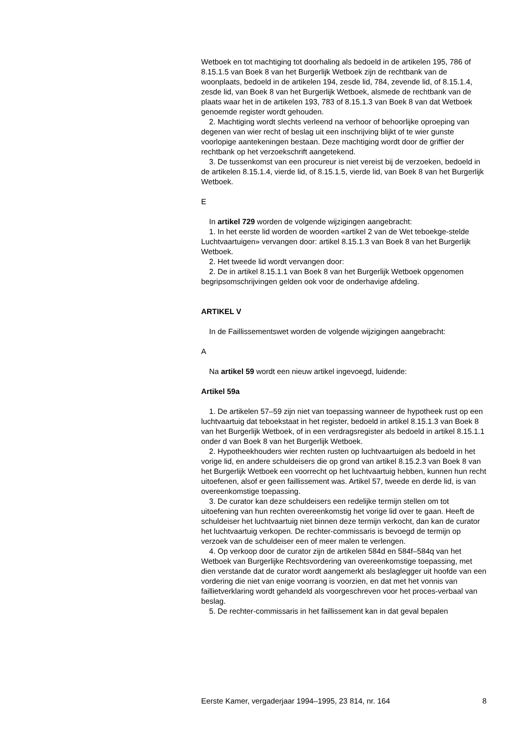Wetboek en tot machtiging tot doorhaling als bedoeld in de artikelen 195, 786 of 8.15.1.5 van Boek 8 van het Burgerlijk Wetboek zijn de rechtbank van de woonplaats, bedoeld in de artikelen 194, zesde lid, 784, zevende lid, of 8.15.1.4, zesde lid, van Boek 8 van het Burgerlijk Wetboek, alsmede de rechtbank van de plaats waar het in de artikelen 193, 783 of 8.15.1.3 van Boek 8 van dat Wetboek genoemde register wordt gehouden.
2. Machtiging wordt slechts verleend na verhoor of behoorlijke oproeping van degenen van wier recht of beslag uit een inschrijving blijkt of te wier gunste voorlopige aantekeningen bestaan. Deze machtiging wordt door de griffier der rechtbank op het verzoekschrift aangetekend.
3. De tussenkomst van een procureur is niet vereist bij de verzoeken, bedoeld in de artikelen 8.15.1.4, vierde lid, of 8.15.1.5, vierde lid, van Boek 8 van het Burgerlijk Wetboek.
E
In artikel 729 worden de volgende wijzigingen aangebracht:
1. In het eerste lid worden de woorden «artikel 2 van de Wet teboekge-stelde Luchtvaartuigen» vervangen door: artikel 8.15.1.3 van Boek 8 van het Burgerlijk Wetboek.
2. Het tweede lid wordt vervangen door:
2. De in artikel 8.15.1.1 van Boek 8 van het Burgerlijk Wetboek opgenomen begripsomschrijvingen gelden ook voor de onderhavige afdeling.
ARTIKEL V
In de Faillissementswet worden de volgende wijzigingen aangebracht:
A
Na artikel 59 wordt een nieuw artikel ingevoegd, luidende:
Artikel 59a
1. De artikelen 57–59 zijn niet van toepassing wanneer de hypotheek rust op een luchtvaartuig dat teboekstaat in het register, bedoeld in artikel 8.15.1.3 van Boek 8 van het Burgerlijk Wetboek, of in een verdragsregister als bedoeld in artikel 8.15.1.1 onder d van Boek 8 van het Burgerlijk Wetboek.
2. Hypotheekhouders wier rechten rusten op luchtvaartuigen als bedoeld in het vorige lid, en andere schuldeisers die op grond van artikel 8.15.2.3 van Boek 8 van het Burgerlijk Wetboek een voorrecht op het luchtvaartuig hebben, kunnen hun recht uitoefenen, alsof er geen faillissement was. Artikel 57, tweede en derde lid, is van overeenkomstige toepassing.
3. De curator kan deze schuldeisers een redelijke termijn stellen om tot uitoefening van hun rechten overeenkomstig het vorige lid over te gaan. Heeft de schuldeiser het luchtvaartuig niet binnen deze termijn verkocht, dan kan de curator het luchtvaartuig verkopen. De rechter-commissaris is bevoegd de termijn op verzoek van de schuldeiser een of meer malen te verlengen.
4. Op verkoop door de curator zijn de artikelen 584d en 584f–584q van het Wetboek van Burgerlijke Rechtsvordering van overeenkomstige toepassing, met dien verstande dat de curator wordt aangemerkt als beslaglegger uit hoofde van een vordering die niet van enige voorrang is voorzien, en dat met het vonnis van faillietverklaring wordt gehandeld als voorgeschreven voor het proces-verbaal van beslag.
5. De rechter-commissaris in het faillissement kan in dat geval bepalen
Eerste Kamer, vergaderjaar 1994–1995, 23 814, nr. 164 8